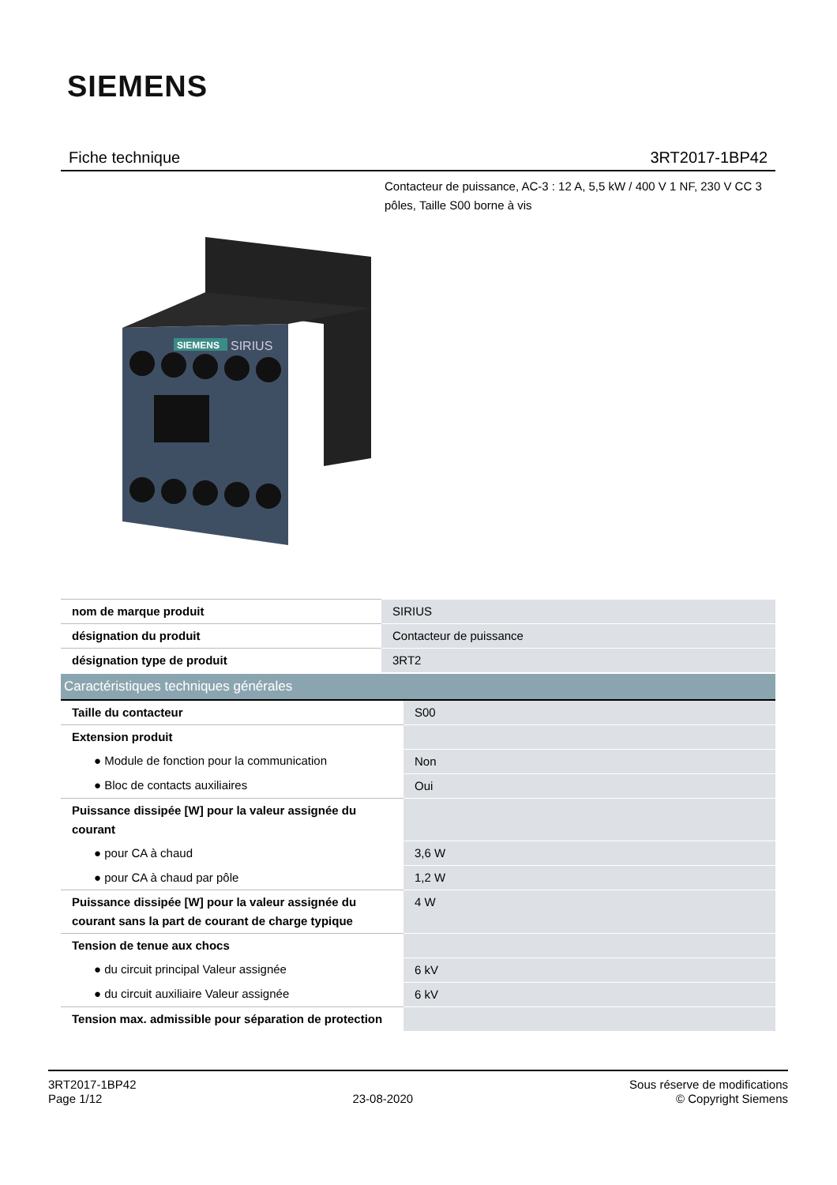SIEMENS
Fiche technique 3RT2017-1BP42
Contacteur de puissance, AC-3 : 12 A, 5,5 kW / 400 V 1 NF, 230 V CC 3 pôles, Taille S00 borne à vis
SIEMENS
SIRIUS
| nom de marque produit | SIRIUS |
| désignation du produit | Contacteur de puissance |
| désignation type de produit | 3RT2 |
| Caractéristiques techniques générales | |
| Taille du contacteur | S00 |
| Extension produit | |
| ● Module de fonction pour la communication | Non |
| ● Bloc de contacts auxiliaires | Oui |
| Puissance dissipée [W] pour la valeur assignée du courant | |
| ● pour CA à chaud | 3,6 W |
| ● pour CA à chaud par pôle | 1,2 W |
| Puissance dissipée [W] pour la valeur assignée du courant sans la part de courant de charge typique | 4 W |
| Tension de tenue aux chocs | |
| ● du circuit principal Valeur assignée | 6 kV |
| ● du circuit auxiliaire Valeur assignée | 6 kV |
| Tension max. admissible pour séparation de protection | |
3RT2017-1BP42
Page 1/12
23-08-2020
Sous réserve de modifications
© Copyright Siemens